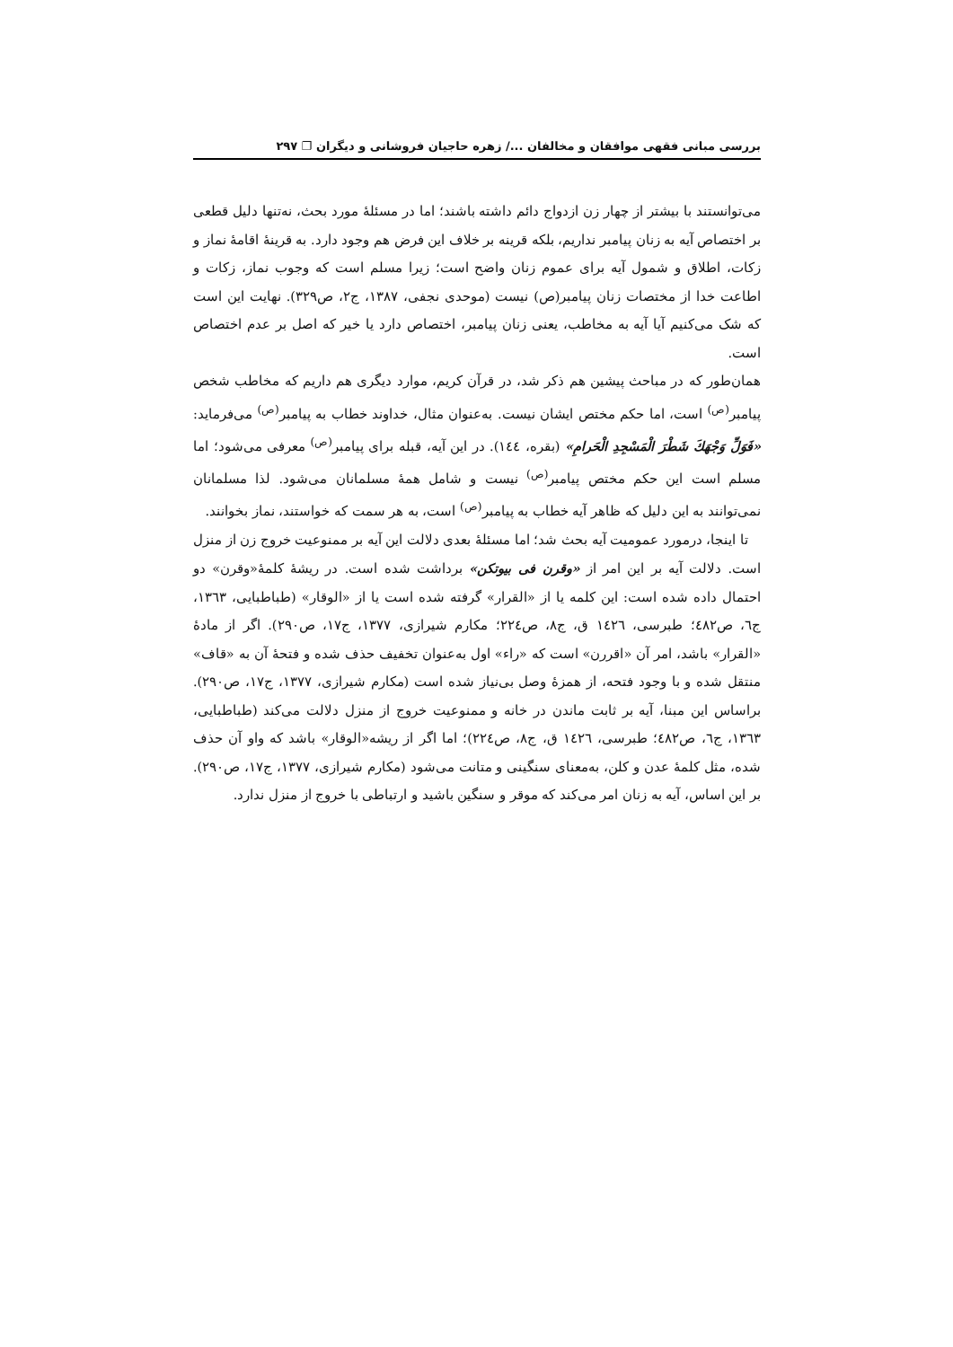بررسی مبانی فقهی موافقان و مخالفان .../ زهره حاجیان فروشانی و دیگران ❐ ۲۹۷
می‌توانستند با بیشتر از چهار زن ازدواج دائم داشته باشند؛ اما در مسئلهٔ مورد بحث، نه‌تنها دلیل قطعی بر اختصاص آیه به زنان پیامبر نداریم، بلکه قرینه بر خلاف این فرض هم وجود دارد. به قرینهٔ اقامهٔ نماز و زکات، اطلاق و شمول آیه برای عموم زنان واضح است؛ زیرا مسلم است که وجوب نماز، زکات و اطاعت خدا از مختصات زنان پیامبر(ص) نیست (موحدی نجفی، ۱۳۸۷، ج۲، ص۳۲۹). نهایت این است که شک می‌کنیم آیا آیه به مخاطب، یعنی زنان پیامبر، اختصاص دارد یا خیر که اصل بر عدم اختصاص است.
همان‌طور که در مباحث پیشین هم ذکر شد، در قرآن کریم، موارد دیگری هم داریم که مخاطب شخص پیامبر<sup>(ص)</sup> است، اما حکم مختص ایشان نیست. به‌عنوان مثال، خداوند خطاب به پیامبر<sup>(ص)</sup> می‌فرماید: «فَوَلِّ وَجْهَكَ شَطْرَ الْمَسْجِدِ الْحَرامِ» (بقره، ۱٤٤). در این آیه، قبله برای پیامبر<sup>(ص)</sup> معرفی می‌شود؛ اما مسلم است این حکم مختص پیامبر<sup>(ص)</sup> نیست و شامل همهٔ مسلمانان می‌شود. لذا مسلمانان نمی‌توانند به این دلیل که ظاهر آیه خطاب به پیامبر<sup>(ص)</sup> است، به هر سمت که خواستند، نماز بخوانند.
تا اینجا، درمورد عمومیت آیه بحث شد؛ اما مسئلهٔ بعدی دلالت این آیه بر ممنوعیت خروج زن از منزل است. دلالت آیه بر این امر از «وقرن فی بیوتکن» برداشت شده است. در ریشهٔ کلمهٔ«وقرن» دو احتمال داده شده است: این کلمه یا از «القرار» گرفته شده است یا از «الوقار» (طباطبایی، ۱۳٦۳، ج٦، ص٤۸۲؛ طبرسی، ۱٤۲٦ ق، ج۸، ص۲۲٤؛ مکارم شیرازی، ۱۳۷۷، ج۱۷، ص۲۹۰). اگر از مادهٔ «القرار» باشد، امر آن «اقررن» است که «راء» اول به‌عنوان تخفیف حذف شده و فتحهٔ آن به «قاف» منتقل شده و با وجود فتحه، از همزهٔ وصل بی‌نیاز شده است (مکارم شیرازی، ۱۳۷۷، ج۱۷، ص۲۹۰). براساس این مبنا، آیه بر ثابت ماندن در خانه و ممنوعیت خروج از منزل دلالت می‌کند (طباطبایی، ۱۳٦۳، ج٦، ص٤۸۲؛ طبرسی، ۱٤۲٦ ق، ج۸، ص۲۲٤)؛ اما اگر از ریشه«الوقار» باشد که واو آن حذف شده، مثل کلمهٔ عدن و کلن، به‌معنای سنگینی و متانت می‌شود (مکارم شیرازی، ۱۳۷۷، ج۱۷، ص۲۹۰). بر این اساس، آیه به زنان امر می‌کند که موقر و سنگین باشید و ارتباطی با خروج از منزل ندارد.